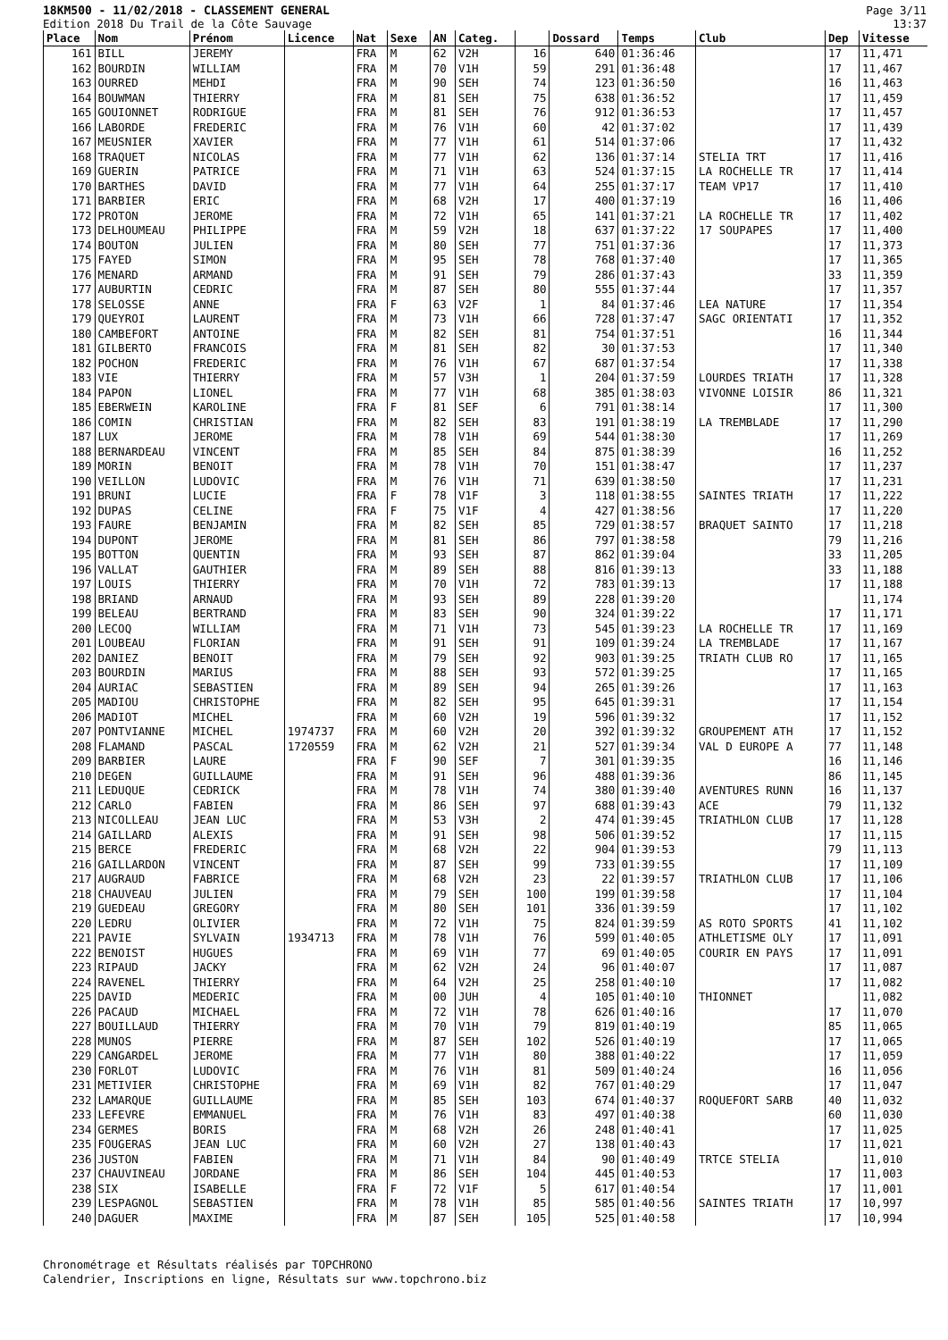18KM500 - 11/02/2018 - CLASSEMENT GENERAL
Edition 2018 Du Trail de la Côte Sauvage
Page 3/11
13:37
| Place | Nom | Prénom | Licence | Nat | Sexe | AN | Categ. | | Dossard | Temps | Club | Dep | Vitesse |
| --- | --- | --- | --- | --- | --- | --- | --- | --- | --- | --- | --- | --- | --- |
| 161 | BILL | JEREMY | | FRA | M | 62 | V2H | 16 | 640 | 01:36:46 | | 17 | 11,471 |
| 162 | BOURDIN | WILLIAM | | FRA | M | 70 | V1H | 59 | 291 | 01:36:48 | | 17 | 11,467 |
| 163 | OURRED | MEHDI | | FRA | M | 90 | SEH | 74 | 123 | 01:36:50 | | 16 | 11,463 |
| 164 | BOUWMAN | THIERRY | | FRA | M | 81 | SEH | 75 | 638 | 01:36:52 | | 17 | 11,459 |
| 165 | GOUIONNET | RODRIGUE | | FRA | M | 81 | SEH | 76 | 912 | 01:36:53 | | 17 | 11,457 |
| 166 | LABORDE | FREDERIC | | FRA | M | 76 | V1H | 60 | 42 | 01:37:02 | | 17 | 11,439 |
| 167 | MEUSNIER | XAVIER | | FRA | M | 77 | V1H | 61 | 514 | 01:37:06 | | 17 | 11,432 |
| 168 | TRAQUET | NICOLAS | | FRA | M | 77 | V1H | 62 | 136 | 01:37:14 | STELIA TRT | 17 | 11,416 |
| 169 | GUERIN | PATRICE | | FRA | M | 71 | V1H | 63 | 524 | 01:37:15 | LA ROCHELLE TR | 17 | 11,414 |
| 170 | BARTHES | DAVID | | FRA | M | 77 | V1H | 64 | 255 | 01:37:17 | TEAM VP17 | 17 | 11,410 |
| 171 | BARBIER | ERIC | | FRA | M | 68 | V2H | 17 | 400 | 01:37:19 | | 16 | 11,406 |
| 172 | PROTON | JEROME | | FRA | M | 72 | V1H | 65 | 141 | 01:37:21 | LA ROCHELLE TR | 17 | 11,402 |
| 173 | DELHOUMEAU | PHILIPPE | | FRA | M | 59 | V2H | 18 | 637 | 01:37:22 | 17 SOUPAPES | 17 | 11,400 |
| 174 | BOUTON | JULIEN | | FRA | M | 80 | SEH | 77 | 751 | 01:37:36 | | 17 | 11,373 |
| 175 | FAYED | SIMON | | FRA | M | 95 | SEH | 78 | 768 | 01:37:40 | | 17 | 11,365 |
| 176 | MENARD | ARMAND | | FRA | M | 91 | SEH | 79 | 286 | 01:37:43 | | 33 | 11,359 |
| 177 | AUBURTIN | CEDRIC | | FRA | M | 87 | SEH | 80 | 555 | 01:37:44 | | 17 | 11,357 |
| 178 | SELOSSE | ANNE | | FRA | F | 63 | V2F | 1 | 84 | 01:37:46 | LEA NATURE | 17 | 11,354 |
| 179 | QUEYROI | LAURENT | | FRA | M | 73 | V1H | 66 | 728 | 01:37:47 | SAGC ORIENTATI | 17 | 11,352 |
| 180 | CAMBEFORT | ANTOINE | | FRA | M | 82 | SEH | 81 | 754 | 01:37:51 | | 16 | 11,344 |
| 181 | GILBERTO | FRANCOIS | | FRA | M | 81 | SEH | 82 | 30 | 01:37:53 | | 17 | 11,340 |
| 182 | POCHON | FREDERIC | | FRA | M | 76 | V1H | 67 | 687 | 01:37:54 | | 17 | 11,338 |
| 183 | VIE | THIERRY | | FRA | M | 57 | V3H | 1 | 204 | 01:37:59 | LOURDES TRIATH | 17 | 11,328 |
| 184 | PAPON | LIONEL | | FRA | M | 77 | V1H | 68 | 385 | 01:38:03 | VIVONNE LOISIR | 86 | 11,321 |
| 185 | EBERWEIN | KAROLINE | | FRA | F | 81 | SEF | 6 | 791 | 01:38:14 | | 17 | 11,300 |
| 186 | COMIN | CHRISTIAN | | FRA | M | 82 | SEH | 83 | 191 | 01:38:19 | LA TREMBLADE | 17 | 11,290 |
| 187 | LUX | JEROME | | FRA | M | 78 | V1H | 69 | 544 | 01:38:30 | | 17 | 11,269 |
| 188 | BERNARDEAU | VINCENT | | FRA | M | 85 | SEH | 84 | 875 | 01:38:39 | | 16 | 11,252 |
| 189 | MORIN | BENOIT | | FRA | M | 78 | V1H | 70 | 151 | 01:38:47 | | 17 | 11,237 |
| 190 | VEILLON | LUDOVIC | | FRA | M | 76 | V1H | 71 | 639 | 01:38:50 | | 17 | 11,231 |
| 191 | BRUNI | LUCIE | | FRA | F | 78 | V1F | 3 | 118 | 01:38:55 | SAINTES TRIATH | 17 | 11,222 |
| 192 | DUPAS | CELINE | | FRA | F | 75 | V1F | 4 | 427 | 01:38:56 | | 17 | 11,220 |
| 193 | FAURE | BENJAMIN | | FRA | M | 82 | SEH | 85 | 729 | 01:38:57 | BRAQUET SAINTO | 17 | 11,218 |
| 194 | DUPONT | JEROME | | FRA | M | 81 | SEH | 86 | 797 | 01:38:58 | | 79 | 11,216 |
| 195 | BOTTON | QUENTIN | | FRA | M | 93 | SEH | 87 | 862 | 01:39:04 | | 33 | 11,205 |
| 196 | VALLAT | GAUTHIER | | FRA | M | 89 | SEH | 88 | 816 | 01:39:13 | | 33 | 11,188 |
| 197 | LOUIS | THIERRY | | FRA | M | 70 | V1H | 72 | 783 | 01:39:13 | | 17 | 11,188 |
| 198 | BRIAND | ARNAUD | | FRA | M | 93 | SEH | 89 | 228 | 01:39:20 | | | 11,174 |
| 199 | BELEAU | BERTRAND | | FRA | M | 83 | SEH | 90 | 324 | 01:39:22 | | 17 | 11,171 |
| 200 | LECOQ | WILLIAM | | FRA | M | 71 | V1H | 73 | 545 | 01:39:23 | LA ROCHELLE TR | 17 | 11,169 |
| 201 | LOUBEAU | FLORIAN | | FRA | M | 91 | SEH | 91 | 109 | 01:39:24 | LA TREMBLADE | 17 | 11,167 |
| 202 | DANIEZ | BENOIT | | FRA | M | 79 | SEH | 92 | 903 | 01:39:25 | TRIATH CLUB RO | 17 | 11,165 |
| 203 | BOURDIN | MARIUS | | FRA | M | 88 | SEH | 93 | 572 | 01:39:25 | | 17 | 11,165 |
| 204 | AURIAC | SEBASTIEN | | FRA | M | 89 | SEH | 94 | 265 | 01:39:26 | | 17 | 11,163 |
| 205 | MADIOU | CHRISTOPHE | | FRA | M | 82 | SEH | 95 | 645 | 01:39:31 | | 17 | 11,154 |
| 206 | MADIOT | MICHEL | | FRA | M | 60 | V2H | 19 | 596 | 01:39:32 | | 17 | 11,152 |
| 207 | PONTVIANNE | MICHEL | 1974737 | FRA | M | 60 | V2H | 20 | 392 | 01:39:32 | GROUPEMENT ATH | 17 | 11,152 |
| 208 | FLAMAND | PASCAL | 1720559 | FRA | M | 62 | V2H | 21 | 527 | 01:39:34 | VAL D EUROPE A | 77 | 11,148 |
| 209 | BARBIER | LAURE | | FRA | F | 90 | SEF | 7 | 301 | 01:39:35 | | 16 | 11,146 |
| 210 | DEGEN | GUILLAUME | | FRA | M | 91 | SEH | 96 | 488 | 01:39:36 | | 86 | 11,145 |
| 211 | LEDUQUE | CEDRICK | | FRA | M | 78 | V1H | 74 | 380 | 01:39:40 | AVENTURES RUNN | 16 | 11,137 |
| 212 | CARLO | FABIEN | | FRA | M | 86 | SEH | 97 | 688 | 01:39:43 | ACE | 79 | 11,132 |
| 213 | NICOLLEAU | JEAN LUC | | FRA | M | 53 | V3H | 2 | 474 | 01:39:45 | TRIATHLON CLUB | 17 | 11,128 |
| 214 | GAILLARD | ALEXIS | | FRA | M | 91 | SEH | 98 | 506 | 01:39:52 | | 17 | 11,115 |
| 215 | BERCE | FREDERIC | | FRA | M | 68 | V2H | 22 | 904 | 01:39:53 | | 79 | 11,113 |
| 216 | GAILLARDON | VINCENT | | FRA | M | 87 | SEH | 99 | 733 | 01:39:55 | | 17 | 11,109 |
| 217 | AUGRAUD | FABRICE | | FRA | M | 68 | V2H | 23 | 22 | 01:39:57 | TRIATHLON CLUB | 17 | 11,106 |
| 218 | CHAUVEAU | JULIEN | | FRA | M | 79 | SEH | 100 | 199 | 01:39:58 | | 17 | 11,104 |
| 219 | GUEDEAU | GREGORY | | FRA | M | 80 | SEH | 101 | 336 | 01:39:59 | | 17 | 11,102 |
| 220 | LEDRU | OLIVIER | | FRA | M | 72 | V1H | 75 | 824 | 01:39:59 | AS ROTO SPORTS | 41 | 11,102 |
| 221 | PAVIE | SYLVAIN | 1934713 | FRA | M | 78 | V1H | 76 | 599 | 01:40:05 | ATHLETISME OLY | 17 | 11,091 |
| 222 | BENOIST | HUGUES | | FRA | M | 69 | V1H | 77 | 69 | 01:40:05 | COURIR EN PAYS | 17 | 11,091 |
| 223 | RIPAUD | JACKY | | FRA | M | 62 | V2H | 24 | 96 | 01:40:07 | | 17 | 11,087 |
| 224 | RAVENEL | THIERRY | | FRA | M | 64 | V2H | 25 | 258 | 01:40:10 | | 17 | 11,082 |
| 225 | DAVID | MEDERIC | | FRA | M | 00 | JUH | 4 | 105 | 01:40:10 | THIONNET | | 11,082 |
| 226 | PACAUD | MICHAEL | | FRA | M | 72 | V1H | 78 | 626 | 01:40:16 | | 17 | 11,070 |
| 227 | BOUILLAUD | THIERRY | | FRA | M | 70 | V1H | 79 | 819 | 01:40:19 | | 85 | 11,065 |
| 228 | MUNOS | PIERRE | | FRA | M | 87 | SEH | 102 | 526 | 01:40:19 | | 17 | 11,065 |
| 229 | CANGARDEL | JEROME | | FRA | M | 77 | V1H | 80 | 388 | 01:40:22 | | 17 | 11,059 |
| 230 | FORLOT | LUDOVIC | | FRA | M | 76 | V1H | 81 | 509 | 01:40:24 | | 16 | 11,056 |
| 231 | METIVIER | CHRISTOPHE | | FRA | M | 69 | V1H | 82 | 767 | 01:40:29 | | 17 | 11,047 |
| 232 | LAMARQUE | GUILLAUME | | FRA | M | 85 | SEH | 103 | 674 | 01:40:37 | ROQUEFORT SARB | 40 | 11,032 |
| 233 | LEFEVRE | EMMANUEL | | FRA | M | 76 | V1H | 83 | 497 | 01:40:38 | | 60 | 11,030 |
| 234 | GERMES | BORIS | | FRA | M | 68 | V2H | 26 | 248 | 01:40:41 | | 17 | 11,025 |
| 235 | FOUGERAS | JEAN LUC | | FRA | M | 60 | V2H | 27 | 138 | 01:40:43 | | 17 | 11,021 |
| 236 | JUSTON | FABIEN | | FRA | M | 71 | V1H | 84 | 90 | 01:40:49 | TRTCE STELIA | | 11,010 |
| 237 | CHAUVINEAU | JORDANE | | FRA | M | 86 | SEH | 104 | 445 | 01:40:53 | | 17 | 11,003 |
| 238 | SIX | ISABELLE | | FRA | F | 72 | V1F | 5 | 617 | 01:40:54 | | 17 | 11,001 |
| 239 | LESPAGNOL | SEBASTIEN | | FRA | M | 78 | V1H | 85 | 585 | 01:40:56 | SAINTES TRIATH | 17 | 10,997 |
| 240 | DAGUER | MAXIME | | FRA | M | 87 | SEH | 105 | 525 | 01:40:58 | | 17 | 10,994 |
Chronométrage et Résultats réalisés par TOPCHRONO
Calendrier, Inscriptions en ligne, Résultats sur www.topchrono.biz